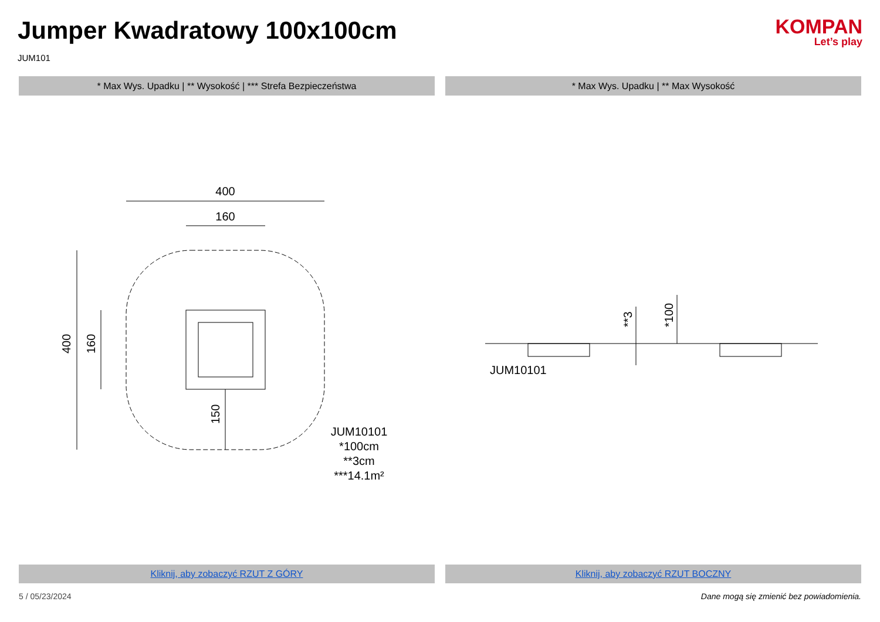Jumper Kwadratowy 100x100cm
JUM101
KOMPAN
Let’s play
* Max Wys. Upadku | ** Wysokość | *** Strefa Bezpieczeństwa
400
160
400
160
150
JUM10101
*100cm
**3cm
***14.1m²
Kliknij, aby zobaczyć RZUT Z GÓRY
* Max Wys. Upadku | ** Max Wysokość
**3
*100
JUM10101
Kliknij, aby zobaczyć RZUT BOCZNY
5 / 05/23/2024 Dane mogą się zmienić bez powiadomienia.